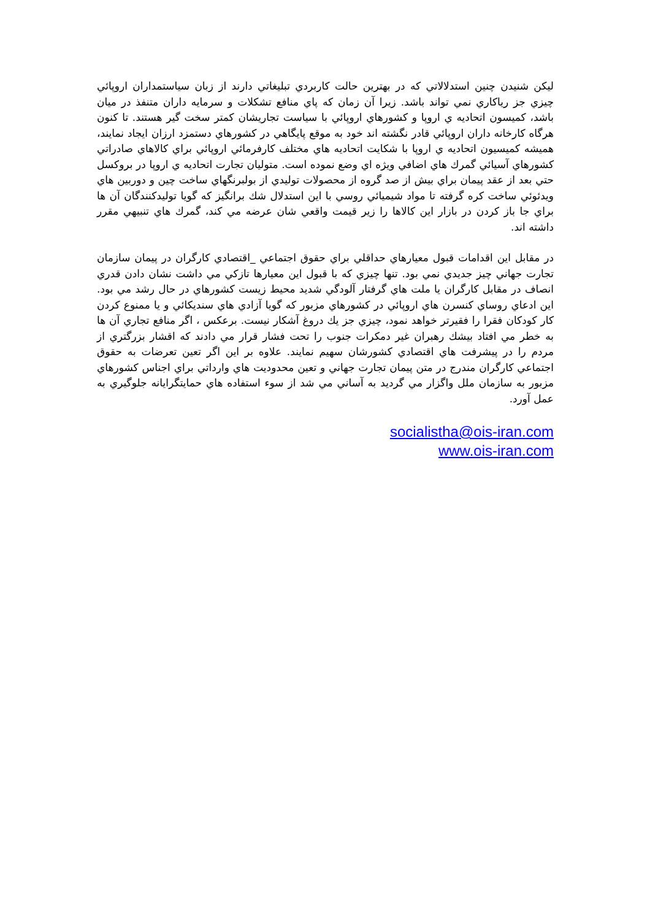ليكن شنيدن چنين استدلالاتي كه در بهترين حالت كاربردي تبليغاتي دارند از زبان سياستمداران اروپائي چيزي جز رياكاري نمي تواند باشد. زيرا آن زمان كه پاي منافع تشكلات و سرمايه داران متنفذ در ميان باشد، كميسون اتحاديه ي اروپا و كشورهاي اروپائي با سياست تجاريشان كمتر سخت گير هستند. تا كنون هرگاه كارخانه داران اروپائي قادر نگشته اند خود به موقع پايگاهي در كشورهاي دستمزد ارزان ايجاد نمايند، هميشه كميسيون اتحاديه ي اروپا با شكايت اتحاديه هاي مختلف كارفرمائي اروپائي براي كالاهاي صادراتي كشورهاي آسيائي گمرك هاي اضافي ويژه اي وضع نموده است. متوليان تجارت اتحاديه ي اروپا در بروكسل حتي بعد از عقد پيمان براي بيش از صد گروه از محصولات توليدي از بولبرنگهاي ساخت چين و دوربين هاي ويدئوئي ساخت كره گرفته تا مواد شيميائي روسي با اين استدلال شك برانگيز كه گويا توليدكنندگان آن ها براي جا باز كردن در بازار اين كالاها را زير قيمت واقعي شان عرضه مي كند، گمرك هاي تنبيهي مقرر داشته اند.
در مقابل اين اقدامات قبول معيارهاي حداقلي براي حقوق اجتماعي _اقتصادي كارگران در پيمان سازمان تجارت جهاني چيز جديدي نمي بود. تنها چيزي كه با قبول اين معيارها تازكي مي داشت نشان دادن قدري انصاف در مقابل كارگران يا ملت هاي گرفتار آلودگي شديد محيط زيست كشورهاي در حال رشد مي بود. اين ادعاي روساي كنسرن هاي اروپائي در كشورهاي مزبور كه گويا آزادي هاي سنديكائي و يا ممنوع كردن كار كودكان فقرا را فقيرتر خواهد نمود، چيزي جز يك دروغ آشكار نيست. برعكس ، اگر منافع تجاري آن ها به خطر مي افتاد بيشك رهبران غير دمكرات جنوب را تحت فشار قرار مي دادند كه اقشار بزرگتري از مردم را در پيشرفت هاي اقتصادي كشورشان سهيم نمايند. علاوه بر اين اگر تعين تعرضات به حقوق اجتماعي كارگران مندرج در متن پيمان تجارت جهاني و تعين محدوديت هاي وارداتي براي اجناس كشورهاي مزبور به سازمان ملل واگزار مي گرديد به آساني مي شد از سوء استفاده هاي حمايتگرايانه جلوگيري به عمل آورد.
socialistha@ois-iran.com
www.ois-iran.com